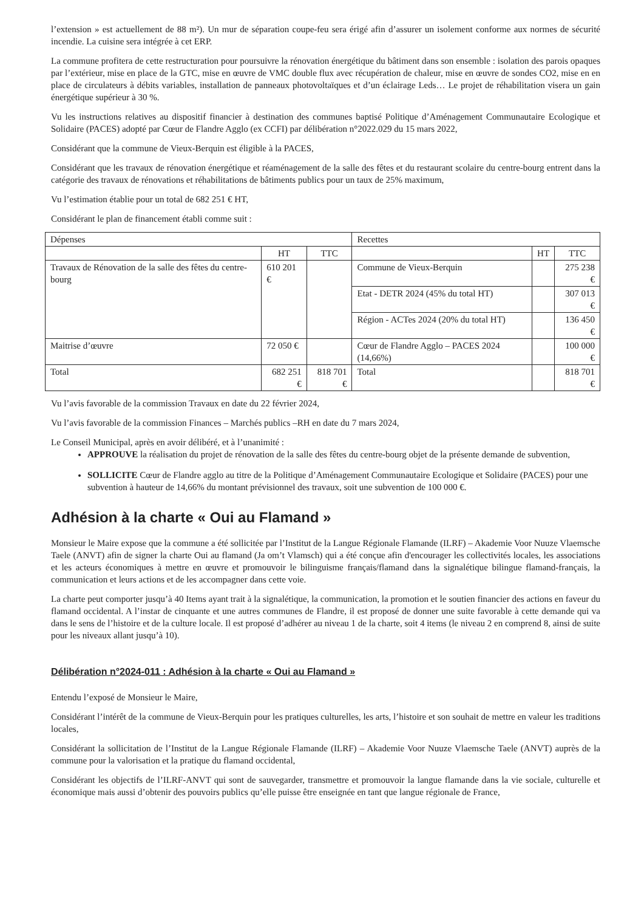l’extension » est actuellement de 88 m²). Un mur de séparation coupe-feu sera érigé afin d’assurer un isolement conforme aux normes de sécurité incendie. La cuisine sera intégrée à cet ERP.
La commune profitera de cette restructuration pour poursuivre la rénovation énergétique du bâtiment dans son ensemble : isolation des parois opaques par l’extérieur, mise en place de la GTC, mise en œuvre de VMC double flux avec récupération de chaleur, mise en œuvre de sondes CO2, mise en en place de circulateurs à débits variables, installation de panneaux photovoltaïques et d’un éclairage Leds… Le projet de réhabilitation visera un gain énergétique supérieur à 30 %.
Vu les instructions relatives au dispositif financier à destination des communes baptisé Politique d’Aménagement Communautaire Ecologique et Solidaire (PACES) adopté par Cœur de Flandre Agglo (ex CCFI) par délibération n°2022.029 du 15 mars 2022,
Considérant que la commune de Vieux-Berquin est éligible à la PACES,
Considérant que les travaux de rénovation énergétique et réaménagement de la salle des fêtes et du restaurant scolaire du centre-bourg entrent dans la catégorie des travaux de rénovations et réhabilitations de bâtiments publics pour un taux de 25% maximum,
Vu l’estimation établie pour un total de 682 251 € HT,
Considérant le plan de financement établi comme suit :
| Dépenses | | | Recettes | | |
| | HT | TTC | | HT | TTC |
| Travaux de Rénovation de la salle des fêtes du centre-bourg | 610 201 € | | Commune de Vieux-Berquin | | 275 238 € |
| | | | Etat - DETR 2024 (45% du total HT) | | 307 013 € |
| | | | Région - ACTes 2024 (20% du total HT) | | 136 450 € |
| Maitrise d’œuvre | 72 050 € | | Cœur de Flandre Agglo – PACES 2024 (14,66%) | | 100 000 € |
| Total | 682 251 € | 818 701 € | Total | | 818 701 € |
Vu l’avis favorable de la commission Travaux en date du 22 février 2024,
Vu l’avis favorable de la commission Finances – Marchés publics –RH en date du 7 mars 2024,
Le Conseil Municipal, après en avoir délibéré, et à l’unanimité :
APPROUVE la réalisation du projet de rénovation de la salle des fêtes du centre-bourg objet de la présente demande de subvention,
SOLLICITE Cœur de Flandre agglo au titre de la Politique d’Aménagement Communautaire Ecologique et Solidaire (PACES) pour une subvention à hauteur de 14,66% du montant prévisionnel des travaux, soit une subvention de 100 000 €.
Adhésion à la charte « Oui au Flamand »
Monsieur le Maire expose que la commune a été sollicitée par l’Institut de la Langue Régionale Flamande (ILRF) – Akademie Voor Nuuze Vlaemsche Taele (ANVT) afin de signer la charte Oui au flamand (Ja om’t Vlamsch) qui a été conçue afin d'encourager les collectivités locales, les associations et les acteurs économiques à mettre en œuvre et promouvoir le bilinguisme français/flamand dans la signalétique bilingue flamand-français, la communication et leurs actions et de les accompagner dans cette voie.
La charte peut comporter jusqu’à 40 Items ayant trait à la signalétique, la communication, la promotion et le soutien financier des actions en faveur du flamand occidental. A l’instar de cinquante et une autres communes de Flandre, il est proposé de donner une suite favorable à cette demande qui va dans le sens de l’histoire et de la culture locale. Il est proposé d’adhérer au niveau 1 de la charte, soit 4 items (le niveau 2 en comprend 8, ainsi de suite pour les niveaux allant jusqu’à 10).
Délibération n°2024-011 : Adhésion à la charte « Oui au Flamand »
Entendu l’exposé de Monsieur le Maire,
Considérant l’intérêt de la commune de Vieux-Berquin pour les pratiques culturelles, les arts, l’histoire et son souhait de mettre en valeur les traditions locales,
Considérant la sollicitation de l’Institut de la Langue Régionale Flamande (ILRF) – Akademie Voor Nuuze Vlaemsche Taele (ANVT) auprès de la commune pour la valorisation et la pratique du flamand occidental,
Considérant les objectifs de l’ILRF-ANVT qui sont de sauvegarder, transmettre et promouvoir la langue flamande dans la vie sociale, culturelle et économique mais aussi d’obtenir des pouvoirs publics qu’elle puisse être enseignée en tant que langue régionale de France,